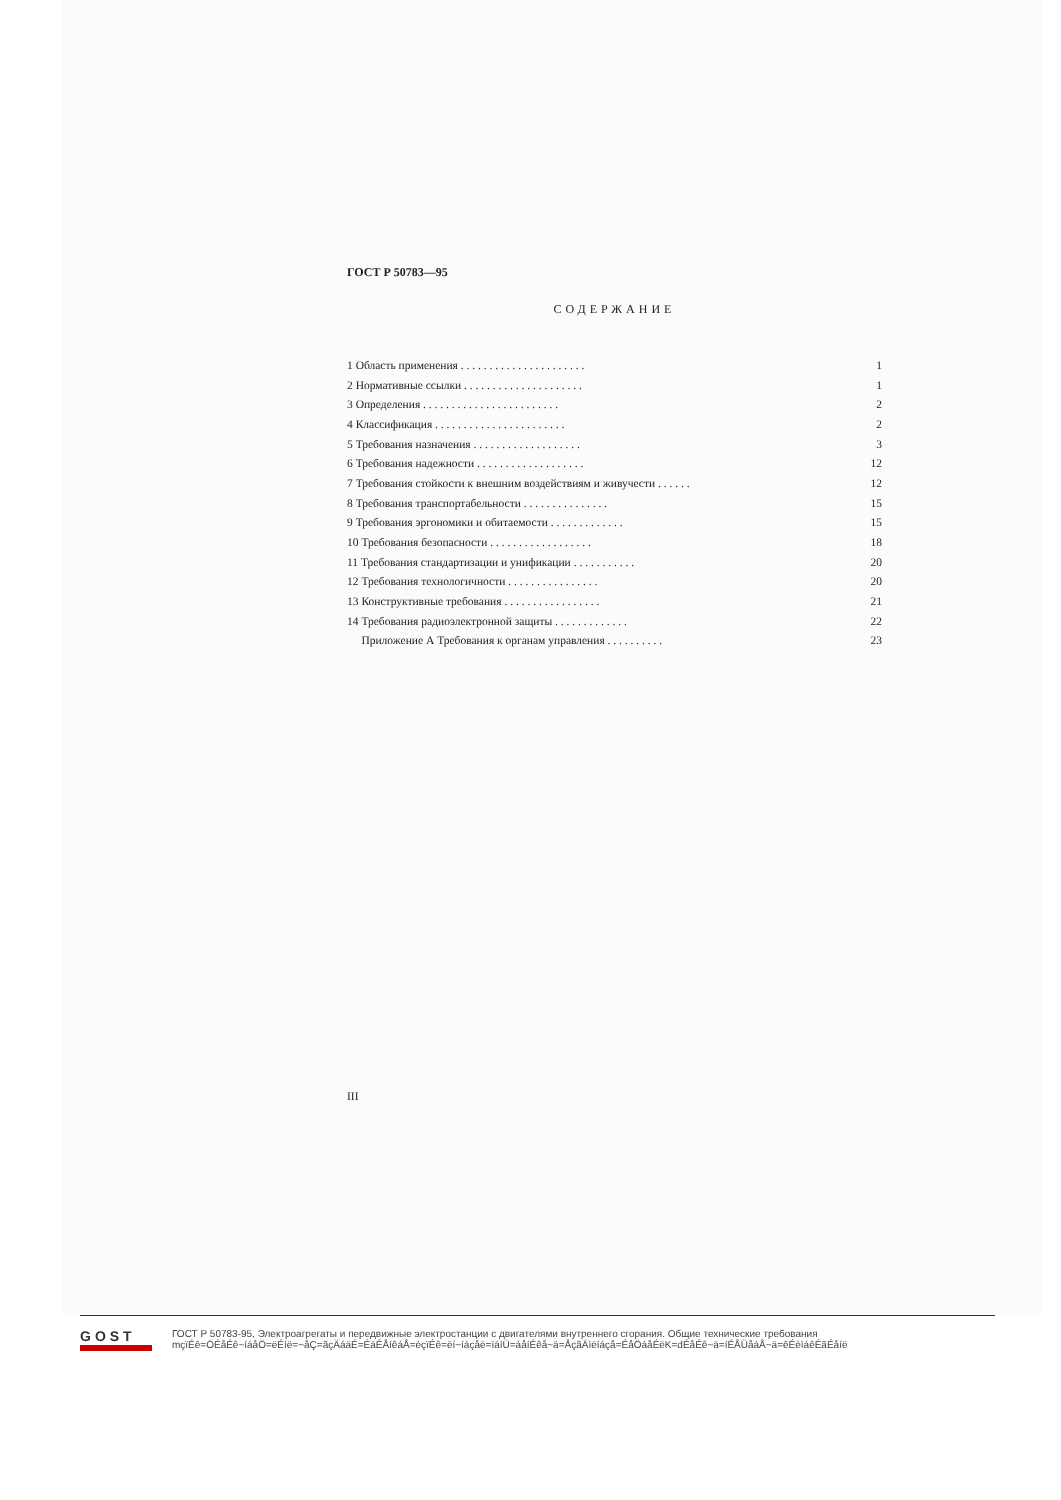ГОСТ Р 50783—95
СОДЕРЖАНИЕ
| 1 Область применения . . . . . . . . . . . . . . . . . . . . . . | 1 |
| 2 Нормативные ссылки . . . . . . . . . . . . . . . . . . . . . | 1 |
| 3 Определения . . . . . . . . . . . . . . . . . . . . . . . . | 2 |
| 4 Классификация . . . . . . . . . . . . . . . . . . . . . . . | 2 |
| 5 Требования назначения . . . . . . . . . . . . . . . . . . . | 3 |
| 6 Требования надежности . . . . . . . . . . . . . . . . . . . | 12 |
| 7 Требования стойкости к внешним воздействиям и живучести . . . . . . | 12 |
| 8 Требования транспортабельности . . . . . . . . . . . . . . . | 15 |
| 9 Требования эргономики и обитаемости . . . . . . . . . . . . . | 15 |
| 10 Требования безопасности . . . . . . . . . . . . . . . . . . | 18 |
| 11 Требования стандартизации и унификации . . . . . . . . . . . | 20 |
| 12 Требования технологичности . . . . . . . . . . . . . . . . | 20 |
| 13 Конструктивные требования . . . . . . . . . . . . . . . . . | 21 |
| 14 Требования радиоэлектронной защиты . . . . . . . . . . . . . | 22 |
| Приложение А Требования к органам управления . . . . . . . . . . | 23 |
III
GOST
ГОСТ Р 50783-95, Электроагрегаты и передвижные электростанции с двигателями внутреннего сгорания. Общие технические требования
mçïÉê=ÖÉåÉê~íáåÖ=ëÉíë=~åÇ=ãçÄáäÉ=ÉäÉÅíêáÅ=éçïÉê=ëí~íáçåë=ïáíÜ=áåíÉêå~ä=ÅçãÄìëíáçå=ÉåÖáåÉëK=dÉåÉê~ä=íÉÅÜåáÅ~ä=êÉèìáêÉãÉåíë